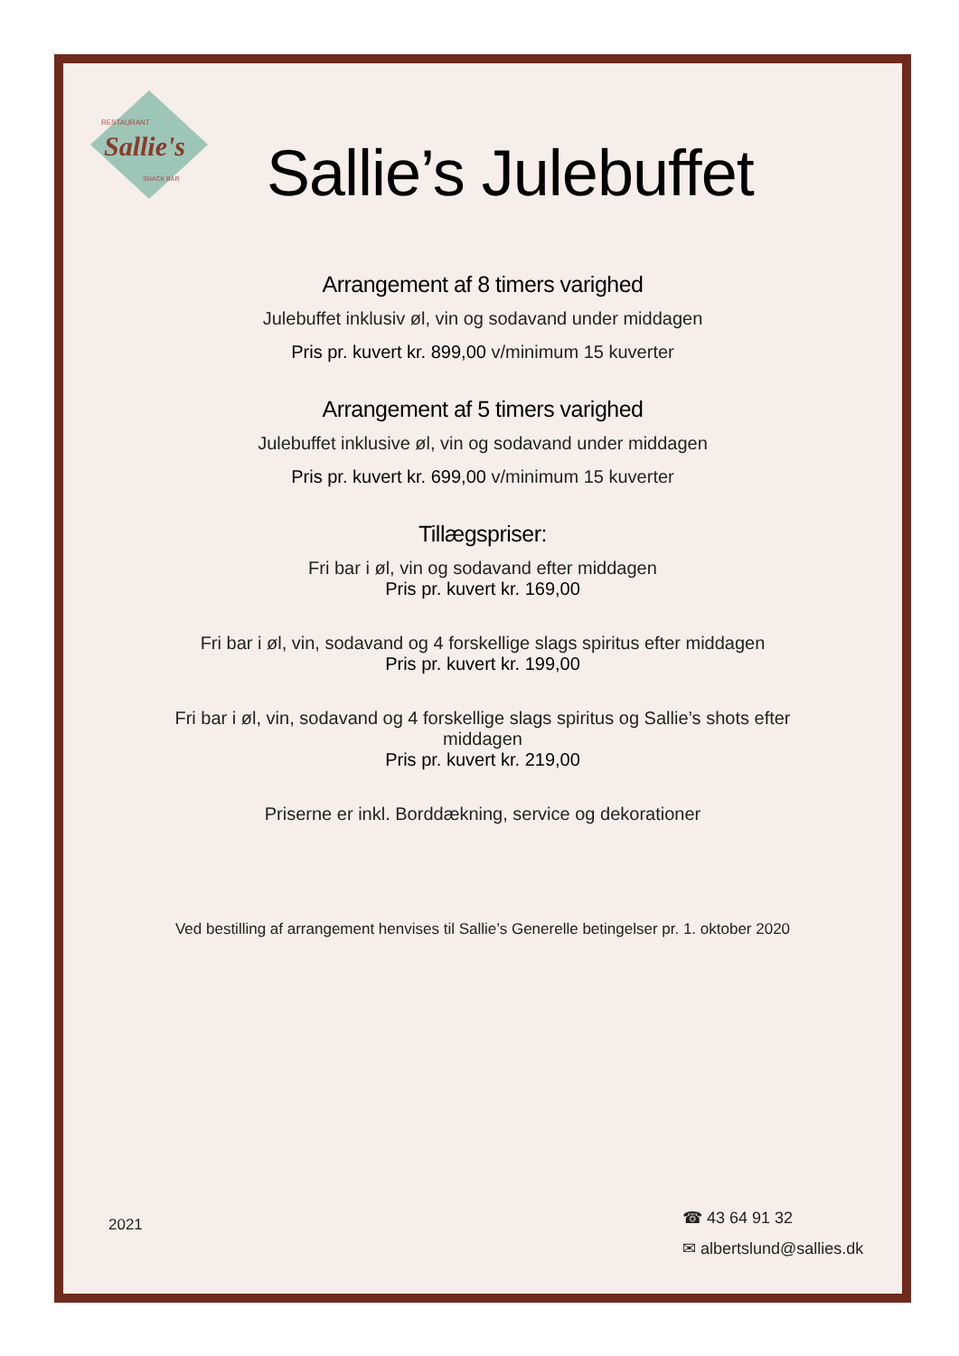RESTAURANT
Sallie's
SNACK BAR
Sallie’s Julebuffet
Arrangement af 8 timers varighed
Julebuffet inklusiv øl, vin og sodavand under middagen
Pris pr. kuvert kr. 899,00 v/minimum 15 kuverter
Arrangement af 5 timers varighed
Julebuffet inklusive øl, vin og sodavand under middagen
Pris pr. kuvert kr. 699,00 v/minimum 15 kuverter
Tillægspriser:
Fri bar i øl, vin og sodavand efter middagen
Pris pr. kuvert kr. 169,00
Fri bar i øl, vin, sodavand og 4 forskellige slags spiritus efter middagen
Pris pr. kuvert kr. 199,00
Fri bar i øl, vin, sodavand og 4 forskellige slags spiritus og Sallie’s shots efter
middagen
Pris pr. kuvert kr. 219,00
Priserne er inkl. Borddækning, service og dekorationer
Ved bestilling af arrangement henvises til Sallie’s Generelle betingelser pr. 1. oktober 2020
2021
☎ 43 64 91 32
✉ albertslund@sallies.dk